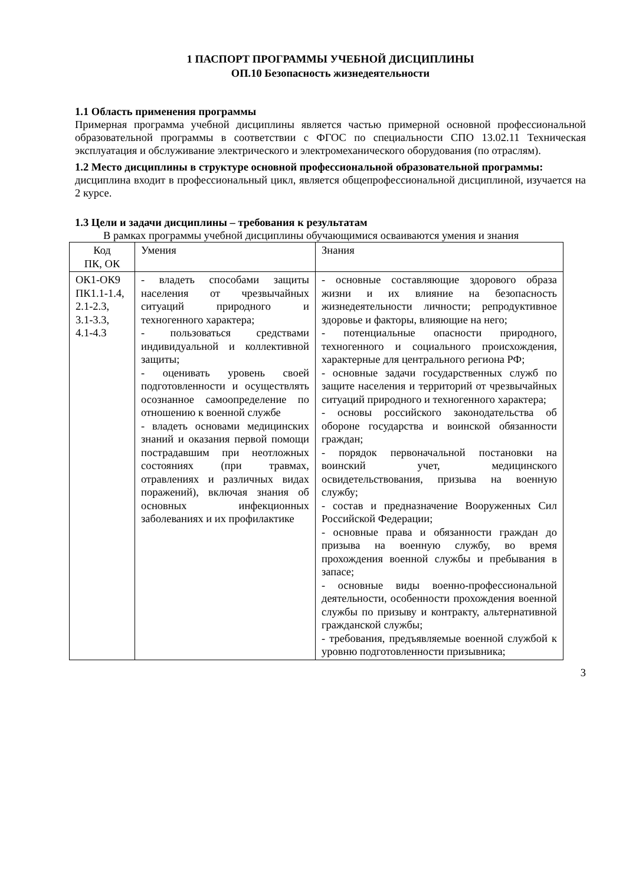1 ПАСПОРТ ПРОГРАММЫ УЧЕБНОЙ ДИСЦИПЛИНЫ
ОП.10 Безопасность жизнедеятельности
1.1 Область применения программы
Примерная программа учебной дисциплины является частью примерной основной профессиональной образовательной программы в соответствии с ФГОС по специальности СПО 13.02.11 Техническая эксплуатация и обслуживание электрического и электромеханического оборудования (по отраслям).
1.2 Место дисциплины в структуре основной профессиональной образовательной программы:
дисциплина входит в профессиональный цикл, является общепрофессиональной дисциплиной, изучается на 2 курсе.
1.3 Цели и задачи дисциплины – требования к результатам
В рамках программы учебной дисциплины обучающимися осваиваются умения и знания
| Код ПК, ОК | Умения | Знания |
| ОК1-ОК9 ПК1.1-1.4, 2.1-2.3, 3.1-3.3, 4.1-4.3 | - владеть способами защиты населения от чрезвычайных ситуаций природного и техногенного характера; - пользоваться средствами индивидуальной и коллективной защиты; - оценивать уровень своей подготовленности и осуществлять осознанное самоопределение по отношению к военной службе - владеть основами медицинских знаний и оказания первой помощи пострадавшим при неотложных состояниях (при травмах, отравлениях и различных видах поражений), включая знания об основных инфекционных заболеваниях и их профилактике | - основные составляющие здорового образа жизни и их влияние на безопасность жизнедеятельности личности; репродуктивное здоровье и факторы, влияющие на него; - потенциальные опасности природного, техногенного и социального происхождения, характерные для центрального региона РФ; - основные задачи государственных служб по защите населения и территорий от чрезвычайных ситуаций природного и техногенного характера; - основы российского законодательства об обороне государства и воинской обязанности граждан; - порядок первоначальной постановки на воинский учет, медицинского освидетельствования, призыва на военную службу; - состав и предназначение Вооруженных Сил Российской Федерации; - основные права и обязанности граждан до призыва на военную службу, во время прохождения военной службы и пребывания в запасе; - основные виды военно-профессиональной деятельности, особенности прохождения военной службы по призыву и контракту, альтернативной гражданской службы; - требования, предъявляемые военной службой к уровню подготовленности призывника; |
3